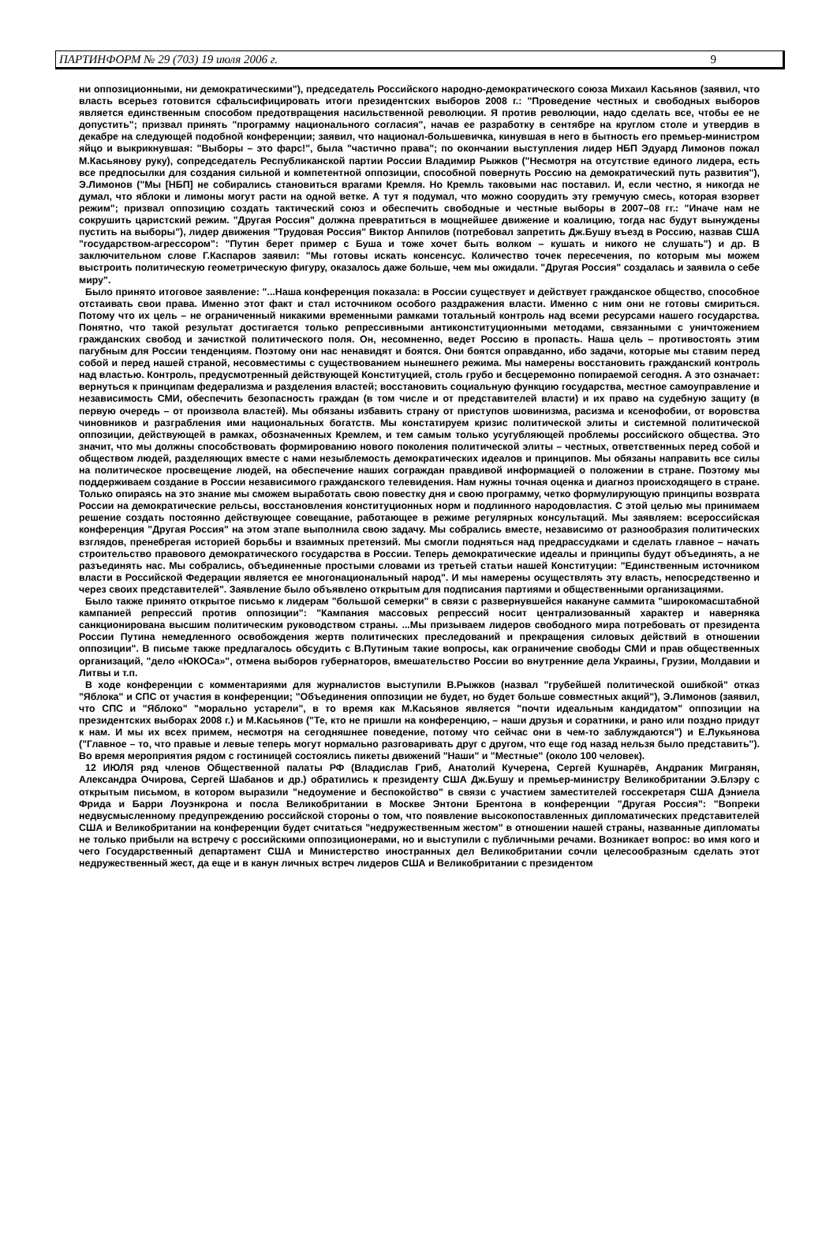ПАРТИНФОРМ № 29 (703) 19 июля 2006 г. 9
ни оппозиционными, ни демократическими"), председатель Российского народно-демократического союза Михаил Касьянов (заявил, что власть всерьез готовится сфальсифицировать итоги президентских выборов 2008 г.: "Проведение честных и свободных выборов является единственным способом предотвращения насильственной революции. Я против революции, надо сделать все, чтобы ее не допустить"; призвал принять "программу национального согласия", начав ее разработку в сентябре на круглом столе и утвердив в декабре на следующей подобной конференции; заявил, что национал-большевичка, кинувшая в него в бытность его премьер-министром яйцо и выкрикнувшая: "Выборы – это фарс!", была "частично права"; по окончании выступления лидер НБП Эдуард Лимонов пожал М.Касьянову руку), сопредседатель Республиканской партии России Владимир Рыжков ("Несмотря на отсутствие единого лидера, есть все предпосылки для создания сильной и компетентной оппозиции, способной повернуть Россию на демократический путь развития"), Э.Лимонов ("Мы [НБП] не собирались становиться врагами Кремля. Но Кремль таковыми нас поставил. И, если честно, я никогда не думал, что яблоки и лимоны могут расти на одной ветке. А тут я подумал, что можно соорудить эту гремучую смесь, которая взорвет режим"; призвал оппозицию создать тактический союз и обеспечить свободные и честные выборы в 2007–08 гг.: "Иначе нам не сокрушить царистский режим. "Другая Россия" должна превратиться в мощнейшее движение и коалицию, тогда нас будут вынуждены пустить на выборы"), лидер движения "Трудовая Россия" Виктор Анпилов (потребовал запретить Дж.Бушу въезд в Россию, назвав США "государством-агрессором": "Путин берет пример с Буша и тоже хочет быть волком – кушать и никого не слушать") и др. В заключительном слове Г.Каспаров заявил: "Мы готовы искать консенсус. Количество точек пересечения, по которым мы можем выстроить политическую геометрическую фигуру, оказалось даже больше, чем мы ожидали. "Другая Россия" создалась и заявила о себе миру".
Было принято итоговое заявление: "...Наша конференция показала: в России существует и действует гражданское общество, способное отстаивать свои права. Именно этот факт и стал источником особого раздражения власти. Именно с ним они не готовы смириться. Потому что их цель – не ограниченный никакими временными рамками тотальный контроль над всеми ресурсами нашего государства. Понятно, что такой результат достигается только репрессивными антиконституционными методами, связанными с уничтожением гражданских свобод и зачисткой политического поля. Он, несомненно, ведет Россию в пропасть. Наша цель – противостоять этим пагубным для России тенденциям. Поэтому они нас ненавидят и боятся. Они боятся оправданно, ибо задачи, которые мы ставим перед собой и перед нашей страной, несовместимы с существованием нынешнего режима. Мы намерены восстановить гражданский контроль над властью. Контроль, предусмотренный действующей Конституцией, столь грубо и бесцеремонно попираемой сегодня. А это означает: вернуться к принципам федерализма и разделения властей; восстановить социальную функцию государства, местное самоуправление и независимость СМИ, обеспечить безопасность граждан (в том числе и от представителей власти) и их право на судебную защиту (в первую очередь – от произвола властей). Мы обязаны избавить страну от приступов шовинизма, расизма и ксенофобии, от воровства чиновников и разграбления ими национальных богатств. Мы констатируем кризис политической элиты и системной политической оппозиции, действующей в рамках, обозначенных Кремлем, и тем самым только усугубляющей проблемы российского общества. Это значит, что мы должны способствовать формированию нового поколения политической элиты – честных, ответственных перед собой и обществом людей, разделяющих вместе с нами незыблемость демократических идеалов и принципов. Мы обязаны направить все силы на политическое просвещение людей, на обеспечение наших сограждан правдивой информацией о положении в стране. Поэтому мы поддерживаем создание в России независимого гражданского телевидения. Нам нужны точная оценка и диагноз происходящего в стране. Только опираясь на это знание мы сможем выработать свою повестку дня и свою программу, четко формулирующую принципы возврата России на демократические рельсы, восстановления конституционных норм и подлинного народовластия. С этой целью мы принимаем решение создать постоянно действующее совещание, работающее в режиме регулярных консультаций. Мы заявляем: всероссийская конференция "Другая Россия" на этом этапе выполнила свою задачу. Мы собрались вместе, независимо от разнообразия политических взглядов, пренебрегая историей борьбы и взаимных претензий. Мы смогли подняться над предрассудками и сделать главное – начать строительство правового демократического государства в России. Теперь демократические идеалы и принципы будут объединять, а не разъединять нас. Мы собрались, объединенные простыми словами из третьей статьи нашей Конституции: "Единственным источником власти в Российской Федерации является ее многонациональный народ". И мы намерены осуществлять эту власть, непосредственно и через своих представителей". Заявление было объявлено открытым для подписания партиями и общественными организациями.
Было также принято открытое письмо к лидерам "большой семерки" в связи с развернувшейся накануне саммита "широкомасштабной кампанией репрессий против оппозиции": "Кампания массовых репрессий носит централизованный характер и наверняка санкционирована высшим политическим руководством страны. ...Мы призываем лидеров свободного мира потребовать от президента России Путина немедленного освобождения жертв политических преследований и прекращения силовых действий в отношении оппозиции". В письме также предлагалось обсудить с В.Путиным такие вопросы, как ограничение свободы СМИ и прав общественных организаций, "дело «ЮКОСа»", отмена выборов губернаторов, вмешательство России во внутренние дела Украины, Грузии, Молдавии и Литвы и т.п.
В ходе конференции с комментариями для журналистов выступили В.Рыжков (назвал "грубейшей политической ошибкой" отказ "Яблока" и СПС от участия в конференции; "Объединения оппозиции не будет, но будет больше совместных акций"), Э.Лимонов (заявил, что СПС и "Яблоко" "морально устарели", в то время как М.Касьянов является "почти идеальным кандидатом" оппозиции на президентских выборах 2008 г.) и М.Касьянов ("Те, кто не пришли на конференцию, – наши друзья и соратники, и рано или поздно придут к нам. И мы их всех примем, несмотря на сегодняшнее поведение, потому что сейчас они в чем-то заблуждаются") и Е.Лукьянова ("Главное – то, что правые и левые теперь могут нормально разговаривать друг с другом, что еще год назад нельзя было представить"). Во время мероприятия рядом с гостиницей состоялись пикеты движений "Наши" и "Местные" (около 100 человек).
12 ИЮЛЯ ряд членов Общественной палаты РФ (Владислав Гриб, Анатолий Кучерена, Сергей Кушнарёв, Андраник Мигранян, Александра Очирова, Сергей Шабанов и др.) обратились к президенту США Дж.Бушу и премьер-министру Великобритании Э.Блэру с открытым письмом, в котором выразили "недоумение и беспокойство" в связи с участием заместителей госсекретаря США Дэниела Фрида и Барри Лоуэнкрона и посла Великобритании в Москве Энтони Брентона в конференции "Другая Россия": "Вопреки недвусмысленному предупреждению российской стороны о том, что появление высокопоставленных дипломатических представителей США и Великобритании на конференции будет считаться "недружественным жестом" в отношении нашей страны, названные дипломаты не только прибыли на встречу с российскими оппозиционерами, но и выступили с публичными речами. Возникает вопрос: во имя кого и чего Государственный департамент США и Министерство иностранных дел Великобритании сочли целесообразным сделать этот недружественный жест, да еще и в канун личных встреч лидеров США и Великобритании с президентом